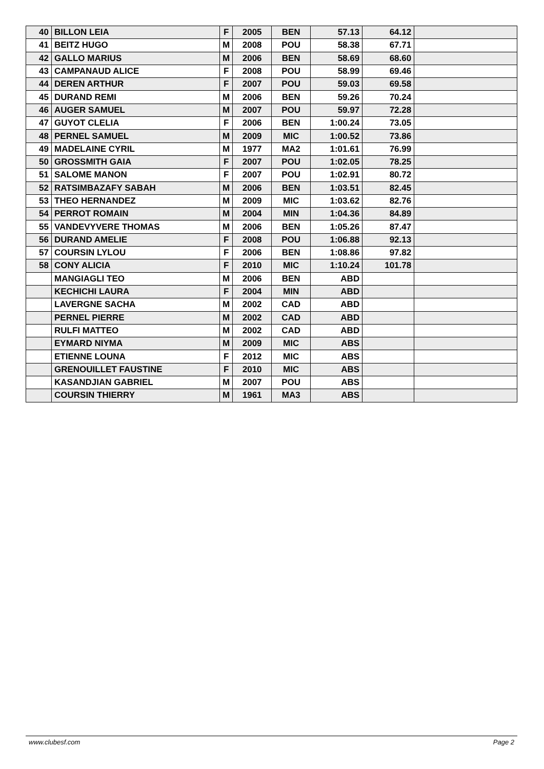| 40 | BILLON LEIA | F | 2005 | BEN | 57.13 | 64.12 | |
| 41 | BEITZ HUGO | M | 2008 | POU | 58.38 | 67.71 | |
| 42 | GALLO MARIUS | M | 2006 | BEN | 58.69 | 68.60 | |
| 43 | CAMPANAUD ALICE | F | 2008 | POU | 58.99 | 69.46 | |
| 44 | DEREN ARTHUR | F | 2007 | POU | 59.03 | 69.58 | |
| 45 | DURAND REMI | M | 2006 | BEN | 59.26 | 70.24 | |
| 46 | AUGER SAMUEL | M | 2007 | POU | 59.97 | 72.28 | |
| 47 | GUYOT CLELIA | F | 2006 | BEN | 1:00.24 | 73.05 | |
| 48 | PERNEL SAMUEL | M | 2009 | MIC | 1:00.52 | 73.86 | |
| 49 | MADELAINE CYRIL | M | 1977 | MA2 | 1:01.61 | 76.99 | |
| 50 | GROSSMITH GAIA | F | 2007 | POU | 1:02.05 | 78.25 | |
| 51 | SALOME MANON | F | 2007 | POU | 1:02.91 | 80.72 | |
| 52 | RATSIMBAZAFY SABAH | M | 2006 | BEN | 1:03.51 | 82.45 | |
| 53 | THEO HERNANDEZ | M | 2009 | MIC | 1:03.62 | 82.76 | |
| 54 | PERROT ROMAIN | M | 2004 | MIN | 1:04.36 | 84.89 | |
| 55 | VANDEVYVERE THOMAS | M | 2006 | BEN | 1:05.26 | 87.47 | |
| 56 | DURAND AMELIE | F | 2008 | POU | 1:06.88 | 92.13 | |
| 57 | COURSIN LYLOU | F | 2006 | BEN | 1:08.86 | 97.82 | |
| 58 | CONY ALICIA | F | 2010 | MIC | 1:10.24 | 101.78 | |
| | MANGIAGLI TEO | M | 2006 | BEN | ABD | | |
| | KECHICHI LAURA | F | 2004 | MIN | ABD | | |
| | LAVERGNE SACHA | M | 2002 | CAD | ABD | | |
| | PERNEL PIERRE | M | 2002 | CAD | ABD | | |
| | RULFI MATTEO | M | 2002 | CAD | ABD | | |
| | EYMARD NIYMA | M | 2009 | MIC | ABS | | |
| | ETIENNE LOUNA | F | 2012 | MIC | ABS | | |
| | GRENOUILLET FAUSTINE | F | 2010 | MIC | ABS | | |
| | KASANDJIAN GABRIEL | M | 2007 | POU | ABS | | |
| | COURSIN THIERRY | M | 1961 | MA3 | ABS | | |
www.clubesf.com Page 2